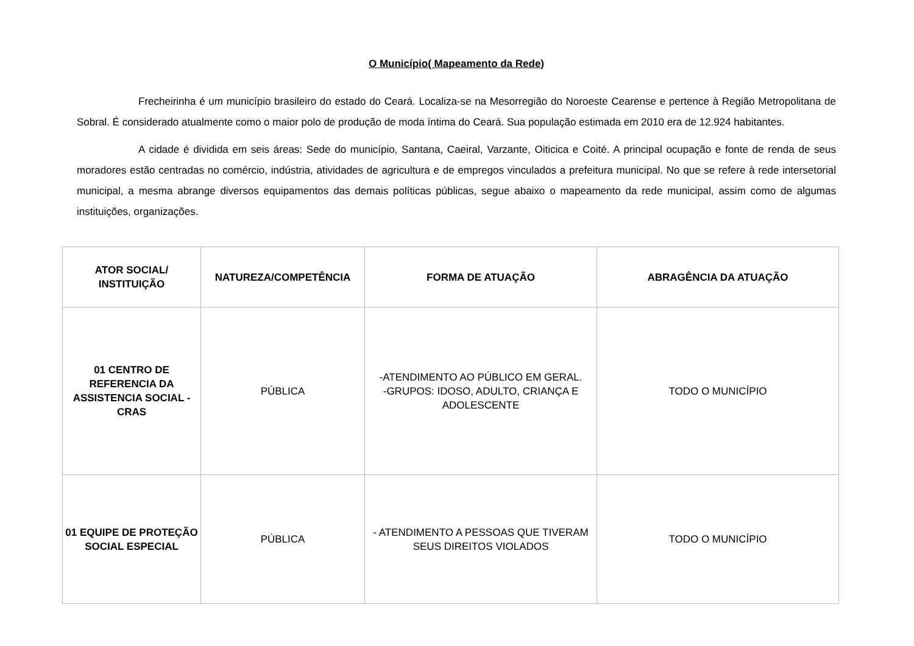O Município( Mapeamento da Rede)
Frecheirinha é um município brasileiro do estado do Ceará. Localiza-se na Mesorregião do Noroeste Cearense e pertence à Região Metropolitana de Sobral. É considerado atualmente como o maior polo de produção de moda íntima do Ceará. Sua população estimada em 2010 era de 12.924 habitantes.
A cidade é dividida em seis áreas: Sede do município, Santana, Caeiral, Varzante, Oiticica e Coité. A principal ocupação e fonte de renda de seus moradores estão centradas no comércio, indústria, atividades de agricultura e de empregos vinculados a prefeitura municipal. No que se refere à rede intersetorial municipal, a mesma abrange diversos equipamentos das demais políticas públicas, segue abaixo o mapeamento da rede municipal, assim como de algumas instituições, organizações.
| ATOR SOCIAL/ INSTITUIÇÃO | NATUREZA/COMPETÊNCIA | FORMA DE ATUAÇÃO | ABRAGÊNCIA DA ATUAÇÃO |
| --- | --- | --- | --- |
| 01 CENTRO DE REFERENCIA DA ASSISTENCIA SOCIAL - CRAS | PÚBLICA | -ATENDIMENTO AO PÚBLICO EM GERAL. -GRUPOS: IDOSO, ADULTO, CRIANÇA E ADOLESCENTE | TODO O MUNICÍPIO |
| 01 EQUIPE DE PROTEÇÃO SOCIAL ESPECIAL | PÚBLICA | - ATENDIMENTO A PESSOAS QUE TIVERAM SEUS DIREITOS VIOLADOS | TODO O MUNICÍPIO |